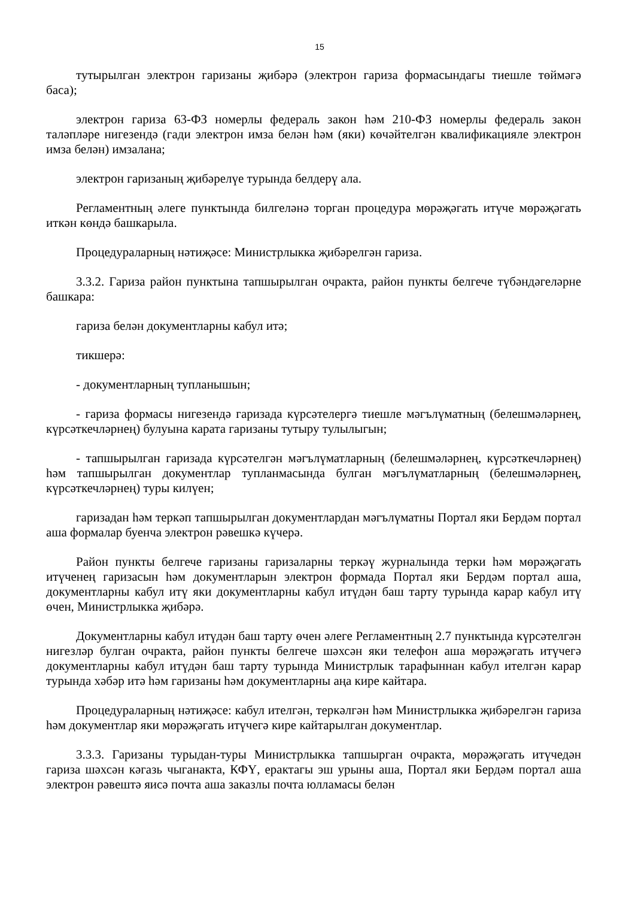15
тутырылган электрон гаризаны җибәрә (электрон гариза формасындагы тиешле төймәгә баса);
электрон гариза 63-ФЗ номерлы федераль закон һәм 210-ФЗ номерлы федераль закон таләпләре нигезендә (гади электрон имза белән һәм (яки) көчәйтелгән квалификацияле электрон имза белән) имзалана;
электрон гаризаның җибәрелүе турында белдерү ала.
Регламентның әлеге пунктында билгеләнә торган процедура мөрәҗәгать итүче мөрәҗәгать иткән көндә башкарыла.
Процедураларның нәтиҗәсе: Министрлыкка җибәрелгән гариза.
3.3.2. Гариза район пунктына тапшырылган очракта, район пункты белгече түбәндәгеләрне башкара:
гариза белән документларны кабул итә;
тикшерә:
- документларның тупланышын;
- гариза формасы нигезендә гаризада күрсәтелергә тиешле мәгълүматның (белешмәләрнең, күрсәткечләрнең) булуына карата гаризаны тутыру тулылыгын;
- тапшырылган гаризада күрсәтелгән мәгълүматларның (белешмәләрнең, күрсәткечләрнең) һәм тапшырылган документлар тупланмасында булган мәгълүматларның (белешмәләрнең, күрсәткечләрнең) туры килүен;
гаризадан һәм теркәп тапшырылган документлардан мәгълүматны Портал яки Бердәм портал аша формалар буенча электрон рәвешкә күчерә.
Район пункты белгече гаризаны гаризаларны теркәү журналында терки һәм мөрәҗәгать итүченең гаризасын һәм документларын электрон формада Портал яки Бердәм портал аша, документларны кабул итү яки документларны кабул итүдән баш тарту турында карар кабул итү өчен, Министрлыкка җибәрә.
Документларны кабул итүдән баш тарту өчен әлеге Регламентның 2.7 пунктында күрсәтелгән нигезләр булган очракта, район пункты белгече шәхсән яки телефон аша мөрәҗәгать итүчегә документларны кабул итүдән баш тарту турында Министрлык тарафыннан кабул ителгән карар турында хәбәр итә һәм гаризаны һәм документларны аңа кире кайтара.
Процедураларның нәтиҗәсе: кабул ителгән, теркәлгән һәм Министрлыкка җибәрелгән гариза һәм документлар яки мөрәҗәгать итүчегә кире кайтарылган документлар.
3.3.3. Гаризаны турыдан-туры Министрлыкка тапшырган очракта, мөрәҗәгать итүчедән гариза шәхсән кәгазь чыганакта, КФҮ, ерактагы эш урыны аша, Портал яки Бердәм портал аша электрон рәвештә яисә почта аша заказлы почта юлламасы белән